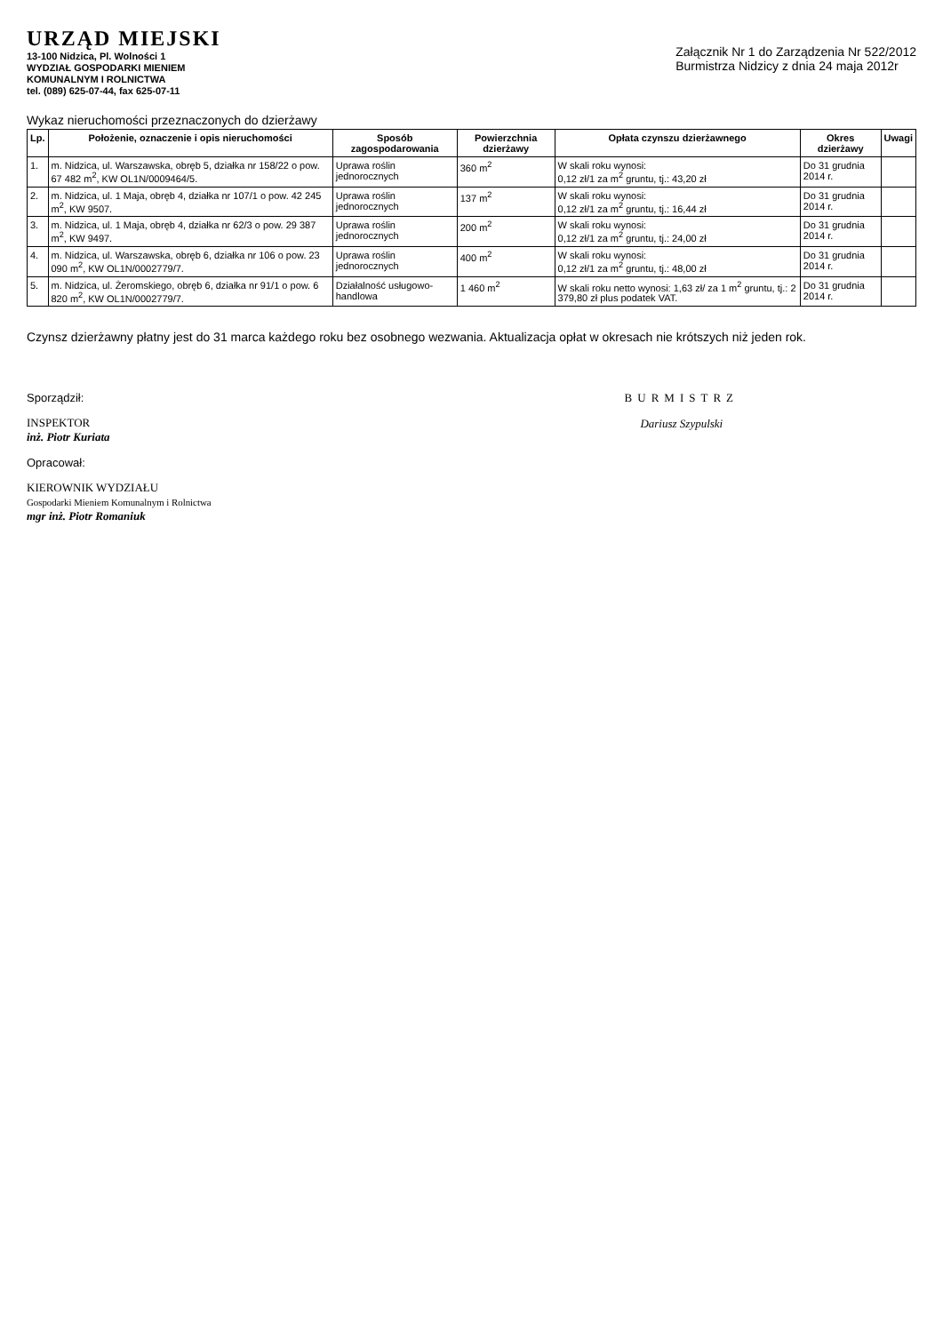URZĄD MIEJSKI
13-100 Nidzica, Pl. Wolności 1
WYDZIAŁ GOSPODARKI MIENIEM
KOMUNALNYM I ROLNICTWA
tel. (089) 625-07-44, fax 625-07-11
Załącznik Nr 1 do Zarządzenia Nr 522/2012
Burmistrza Nidzicy z dnia 24 maja 2012r
Wykaz nieruchomości przeznaczonych do dzierżawy
| Lp. | Położenie, oznaczenie i opis nieruchomości | Sposób zagospodarowania | Powierzchnia dzierżawy | Opłata czynszu dzierżawnego | Okres dzierżawy | Uwagi |
| --- | --- | --- | --- | --- | --- | --- |
| 1. | m. Nidzica, ul. Warszawska, obręb 5, działka nr 158/22 o pow. 67 482 m<sup>2</sup>, KW OL1N/0009464/5. | Uprawa roślin jednorocznych | 360 m<sup>2</sup> | W skali roku wynosi: 0,12 zł/1 za m<sup>2</sup> gruntu, tj.: 43,20 zł | Do 31 grudnia 2014 r. | |
| 2. | m. Nidzica, ul. 1 Maja, obręb 4, działka nr 107/1 o pow. 42 245 m<sup>2</sup>, KW 9507. | Uprawa roślin jednorocznych | 137 m<sup>2</sup> | W skali roku wynosi: 0,12 zł/1 za m<sup>2</sup> gruntu, tj.: 16,44 zł | Do 31 grudnia 2014 r. | |
| 3. | m. Nidzica, ul. 1 Maja, obręb 4, działka nr 62/3 o pow. 29 387 m<sup>2</sup>, KW 9497. | Uprawa roślin jednorocznych | 200 m<sup>2</sup> | W skali roku wynosi: 0,12 zł/1 za m<sup>2</sup> gruntu, tj.: 24,00 zł | Do 31 grudnia 2014 r. | |
| 4. | m. Nidzica, ul. Warszawska, obręb 6, działka nr 106 o pow. 23 090 m<sup>2</sup>, KW OL1N/0002779/7. | Uprawa roślin jednorocznych | 400 m<sup>2</sup> | W skali roku wynosi: 0,12 zł/1 za m<sup>2</sup> gruntu, tj.: 48,00 zł | Do 31 grudnia 2014 r. | |
| 5. | m. Nidzica, ul. Żeromskiego, obręb 6, działka nr 91/1 o pow. 6 820 m<sup>2</sup>, KW OL1N/0002779/7. | Działalność usługowo-handlowa | 1 460 m<sup>2</sup> | W skali roku netto wynosi: 1,63 zł/ za 1 m<sup>2</sup> gruntu, tj.: 2 379,80 zł plus podatek VAT. | Do 31 grudnia 2014 r. | |
Czynsz dzierżawny płatny jest do 31 marca każdego roku bez osobnego wezwania. Aktualizacja opłat w okresach nie krótszych niż jeden rok.
Sporządził:
INSPEKTOR
inż. Piotr Kuriata
Opracował:
KIEROWNIK WYDZIAŁU
Gospodarki Mieniem Komunalnym i Rolnictwa
mgr inż. Piotr Romaniuk
BURMISTRZ
Dariusz Szypulski